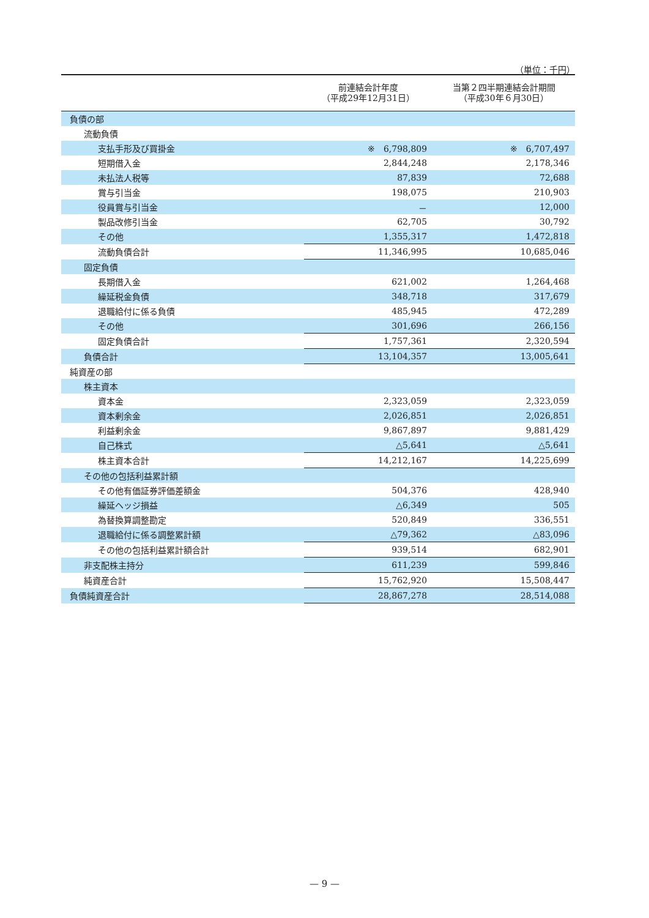（単位：千円）
| | 前連結会計年度 （平成29年12月31日） | 当第２四半期連結会計期間 （平成30年６月30日） |
| --- | --- | --- |
| 負債の部 | | |
| 流動負債 | | |
| 支払手形及び買掛金 | ※ 6,798,809 | ※ 6,707,497 |
| 短期借入金 | 2,844,248 | 2,178,346 |
| 未払法人税等 | 87,839 | 72,688 |
| 賞与引当金 | 198,075 | 210,903 |
| 役員賞与引当金 | － | 12,000 |
| 製品改修引当金 | 62,705 | 30,792 |
| その他 | 1,355,317 | 1,472,818 |
| 流動負債合計 | 11,346,995 | 10,685,046 |
| 固定負債 | | |
| 長期借入金 | 621,002 | 1,264,468 |
| 繰延税金負債 | 348,718 | 317,679 |
| 退職給付に係る負債 | 485,945 | 472,289 |
| その他 | 301,696 | 266,156 |
| 固定負債合計 | 1,757,361 | 2,320,594 |
| 負債合計 | 13,104,357 | 13,005,641 |
| 純資産の部 | | |
| 株主資本 | | |
| 資本金 | 2,323,059 | 2,323,059 |
| 資本剰余金 | 2,026,851 | 2,026,851 |
| 利益剰余金 | 9,867,897 | 9,881,429 |
| 自己株式 | △5,641 | △5,641 |
| 株主資本合計 | 14,212,167 | 14,225,699 |
| その他の包括利益累計額 | | |
| その他有価証券評価差額金 | 504,376 | 428,940 |
| 繰延ヘッジ損益 | △6,349 | 505 |
| 為替換算調整勘定 | 520,849 | 336,551 |
| 退職給付に係る調整累計額 | △79,362 | △83,096 |
| その他の包括利益累計額合計 | 939,514 | 682,901 |
| 非支配株主持分 | 611,239 | 599,846 |
| 純資産合計 | 15,762,920 | 15,508,447 |
| 負債純資産合計 | 28,867,278 | 28,514,088 |
— 9 —